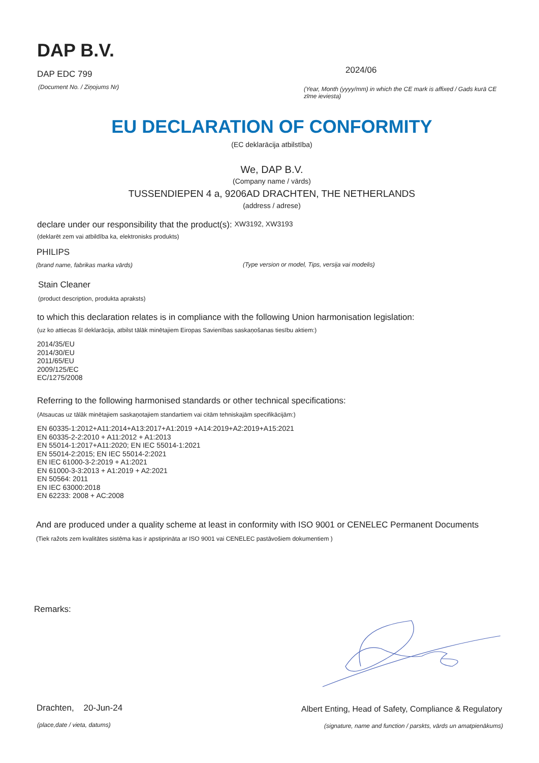DAP B.V.
DAP EDC 799
(Document No. / Ziņojums Nr)
2024/06
(Year, Month (yyyy/mm) in which the CE mark is affixed / Gads kurā CE zīme ieviesta)
EU DECLARATION OF CONFORMITY
(EC deklarācija atbilstība)
We, DAP B.V.
(Company name / vārds)
TUSSENDIEPEN 4 a, 9206AD DRACHTEN, THE NETHERLANDS
(address / adrese)
declare under our responsibility that the product(s): XW3192, XW3193
(deklarēt zem vai atbildība ka, elektronisks produkts)
PHILIPS
(brand name, fabrikas marka vārds) (Type version or model, Tips, versija vai modelis)
Stain Cleaner
(product description, produkta apraksts)
to which this declaration relates is in compliance with the following Union harmonisation legislation:
(uz ko attiecas šī deklarācija, atbilst tālāk minētajiem Eiropas Savienības saskaņošanas tiesību aktiem:)
2014/35/EU
2014/30/EU
2011/65/EU
2009/125/EC
EC/1275/2008
Referring to the following harmonised standards or other technical specifications:
(Atsaucas uz tālāk minētajiem saskaņotajiem standartiem vai citām tehniskajām specifikācijām:)
EN 60335-1:2012+A11:2014+A13:2017+A1:2019 +A14:2019+A2:2019+A15:2021
EN 60335-2-2:2010 + A11:2012 + A1:2013
EN 55014-1:2017+A11:2020; EN IEC 55014-1:2021
EN 55014-2:2015; EN IEC 55014-2:2021
EN IEC 61000-3-2:2019 + A1:2021
EN 61000-3-3:2013 + A1:2019 + A2:2021
EN 50564: 2011
EN IEC 63000:2018
EN 62233: 2008 + AC:2008
And are produced under a quality scheme at least in conformity with ISO 9001 or CENELEC Permanent Documents
(Tiek ražots zem kvalitātes sistēma kas ir apstiprināta ar ISO 9001 vai CENELEC pastāvošiem dokumentiem )
Remarks:
Drachten, 20-Jun-24
(place,date / vieta, datums)
Albert Enting, Head of Safety, Compliance & Regulatory
(signature, name and function / parskts, vārds un amatpienākums)